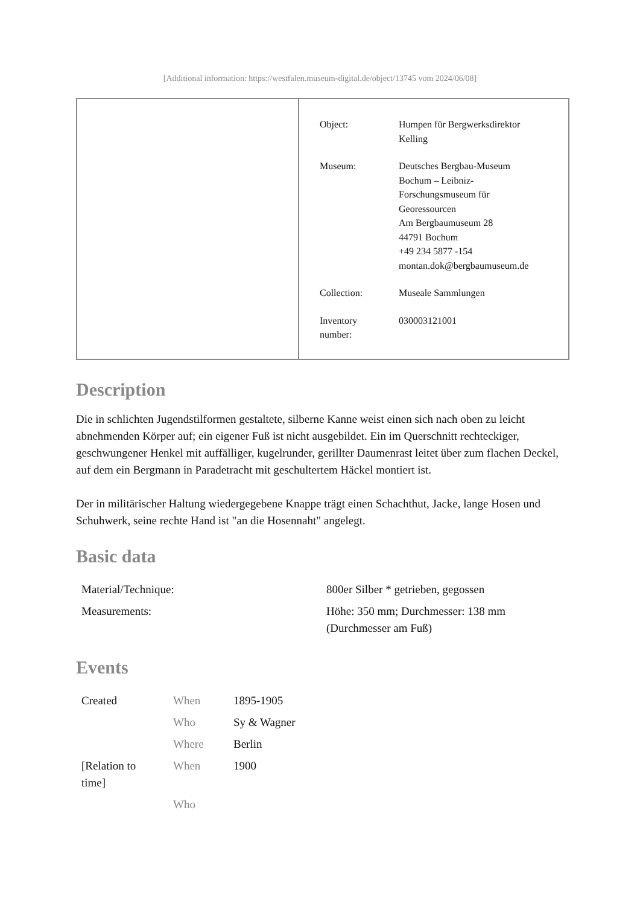[Additional information: https://westfalen.museum-digital.de/object/13745 vom 2024/06/08]
| Object: | Humpen für Bergwerksdirektor Kelling |
| Museum: | Deutsches Bergbau-Museum Bochum – Leibniz- Forschungsmuseum für Georessourcen Am Bergbaumuseum 28 44791 Bochum +49 234 5877 -154 montan.dok@bergbaumuseum.de |
| Collection: | Museale Sammlungen |
| Inventory number: | 030003121001 |
Description
Die in schlichten Jugendstilformen gestaltete, silberne Kanne weist einen sich nach oben zu leicht abnehmenden Körper auf; ein eigener Fuß ist nicht ausgebildet. Ein im Querschnitt rechteckiger, geschwungener Henkel mit auffälliger, kugelrunder, gerillter Daumenrast leitet über zum flachen Deckel, auf dem ein Bergmann in Paradetracht mit geschultertem Häckel montiert ist.
Der in militärischer Haltung wiedergegebene Knappe trägt einen Schachthut, Jacke, lange Hosen und Schuhwerk, seine rechte Hand ist "an die Hosennaht" angelegt.
Basic data
| Material/Technique: | 800er Silber * getrieben, gegossen |
| Measurements: | Höhe: 350 mm; Durchmesser: 138 mm (Durchmesser am Fuß) |
Events
| Created | When | 1895-1905 |
| | Who | Sy & Wagner |
| | Where | Berlin |
| [Relation to time] | When | 1900 |
| | Who | |